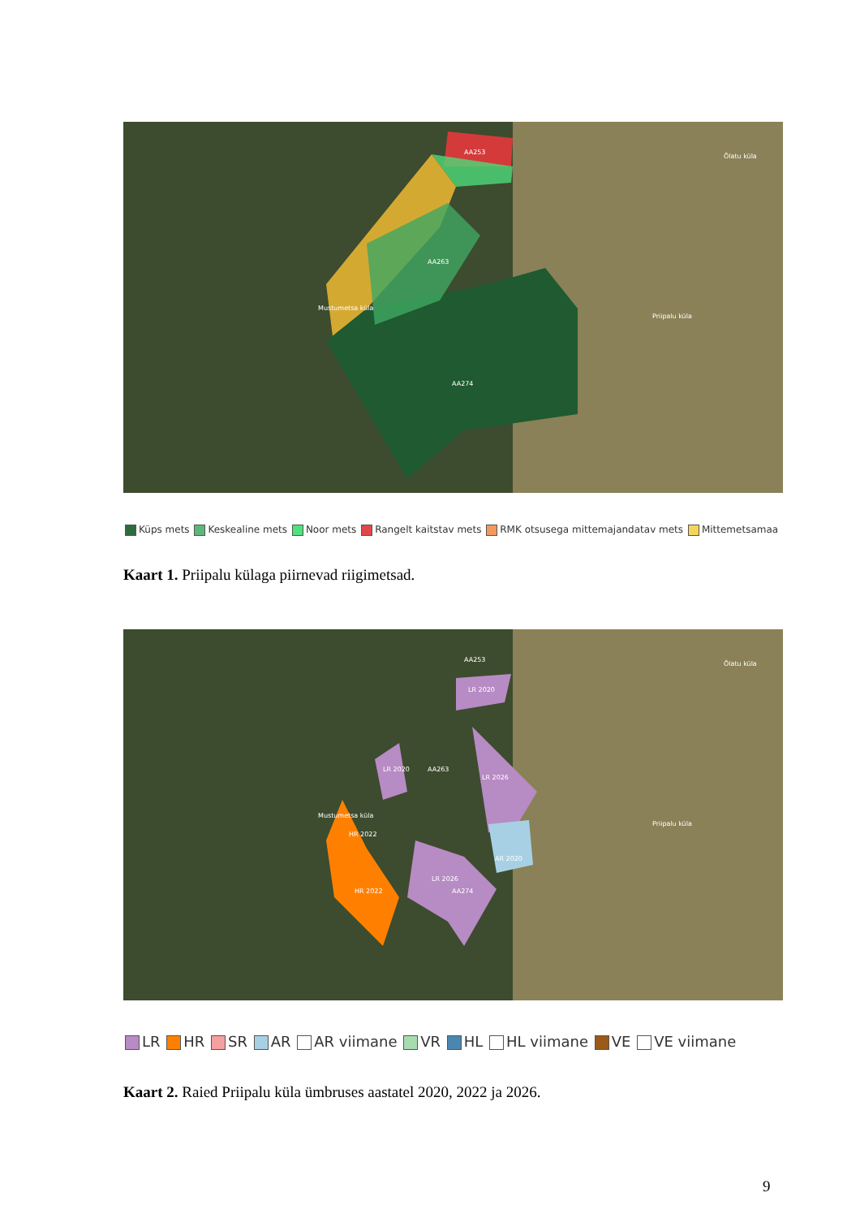AA253
AA263
Mustumetsa küla
AA274
Õlatu küla
Priipalu küla
Küps mets Keskealine mets Noor mets Rangelt kaitstav mets RMK otsusega mittemajandatav mets Mittemetsamaa
Kaart 1. Priipalu külaga piirnevad riigimetsad.
AA253
LR 2020
LR 2020
AA263
LR 2026
HR 2022
AR 2020
LR 2026
HR 2022
AA274
Mustumetsa küla
Õlatu küla
Priipalu küla
LR HR SR AR AR viimane VR HL HL viimane VE VE viimane
Kaart 2. Raied Priipalu küla ümbruses aastatel 2020, 2022 ja 2026.
9